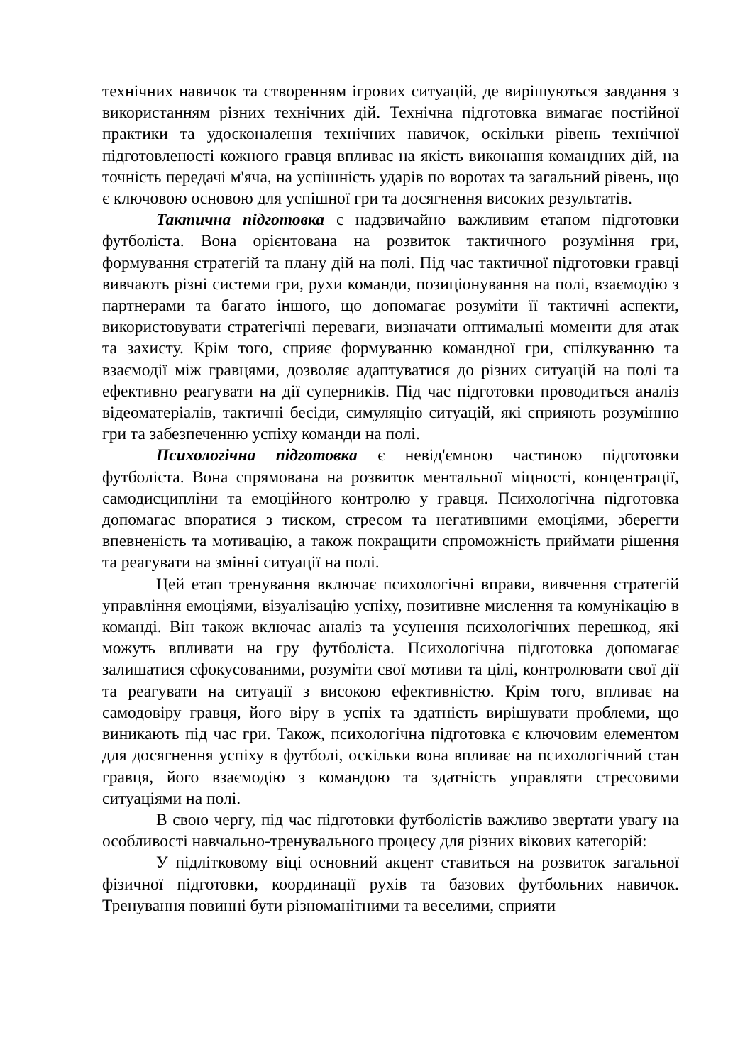технічних навичок та створенням ігрових ситуацій, де вирішуються завдання з використанням різних технічних дій. Технічна підготовка вимагає постійної практики та удосконалення технічних навичок, оскільки рівень технічної підготовленості кожного гравця впливає на якість виконання командних дій, на точність передачі м'яча, на успішність ударів по воротах та загальний рівень, що є ключовою основою для успішної гри та досягнення високих результатів.
Тактична підготовка є надзвичайно важливим етапом підготовки футболіста. Вона орієнтована на розвиток тактичного розуміння гри, формування стратегій та плану дій на полі. Під час тактичної підготовки гравці вивчають різні системи гри, рухи команди, позиціонування на полі, взаємодію з партнерами та багато іншого, що допомагає розуміти її тактичні аспекти, використовувати стратегічні переваги, визначати оптимальні моменти для атак та захисту. Крім того, сприяє формуванню командної гри, спілкуванню та взаємодії між гравцями, дозволяє адаптуватися до різних ситуацій на полі та ефективно реагувати на дії суперників. Під час підготовки проводиться аналіз відеоматеріалів, тактичні бесіди, симуляцію ситуацій, які сприяють розумінню гри та забезпеченню успіху команди на полі.
Психологічна підготовка є невід'ємною частиною підготовки футболіста. Вона спрямована на розвиток ментальної міцності, концентрації, самодисципліни та емоційного контролю у гравця. Психологічна підготовка допомагає впоратися з тиском, стресом та негативними емоціями, зберегти впевненість та мотивацію, а також покращити спроможність приймати рішення та реагувати на змінні ситуації на полі.
Цей етап тренування включає психологічні вправи, вивчення стратегій управління емоціями, візуалізацію успіху, позитивне мислення та комунікацію в команді. Він також включає аналіз та усунення психологічних перешкод, які можуть впливати на гру футболіста. Психологічна підготовка допомагає залишатися сфокусованими, розуміти свої мотиви та цілі, контролювати свої дії та реагувати на ситуації з високою ефективністю. Крім того, впливає на самодовіру гравця, його віру в успіх та здатність вирішувати проблеми, що виникають під час гри. Також, психологічна підготовка є ключовим елементом для досягнення успіху в футболі, оскільки вона впливає на психологічний стан гравця, його взаємодію з командою та здатність управляти стресовими ситуаціями на полі.
В свою чергу, під час підготовки футболістів важливо звертати увагу на особливості навчально-тренувального процесу для різних вікових категорій:
У підлітковому віці основний акцент ставиться на розвиток загальної фізичної підготовки, координації рухів та базових футбольних навичок. Тренування повинні бути різноманітними та веселими, сприяти